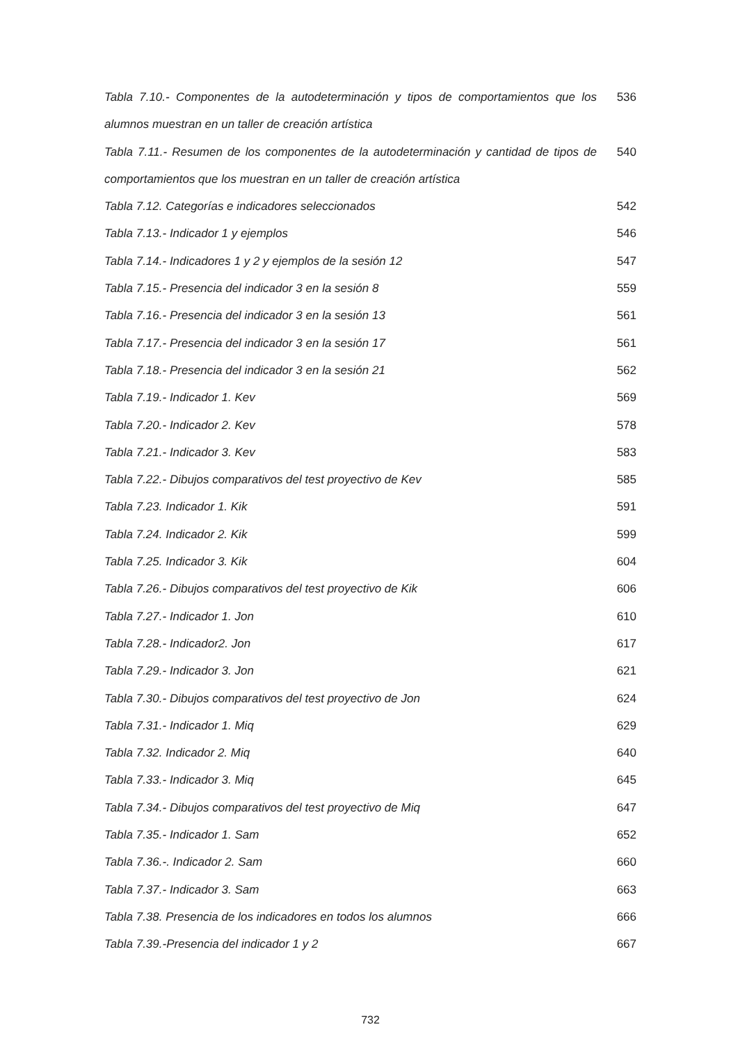| Tabla 7.10.- Componentes de la autodeterminación y tipos de comportamientos que los alumnos muestran en un taller de creación artística | 536 |
| Tabla 7.11.- Resumen de los componentes de la autodeterminación y cantidad de tipos de comportamientos que los muestran en un taller de creación artística | 540 |
| Tabla 7.12. Categorías e indicadores seleccionados | 542 |
| Tabla 7.13.- Indicador 1 y ejemplos | 546 |
| Tabla 7.14.- Indicadores 1 y 2 y ejemplos de la sesión 12 | 547 |
| Tabla 7.15.- Presencia del indicador 3 en la sesión 8 | 559 |
| Tabla 7.16.- Presencia del indicador 3 en la sesión 13 | 561 |
| Tabla 7.17.- Presencia del indicador 3 en la sesión 17 | 561 |
| Tabla 7.18.- Presencia del indicador 3 en la sesión 21 | 562 |
| Tabla 7.19.- Indicador 1. Kev | 569 |
| Tabla 7.20.- Indicador 2. Kev | 578 |
| Tabla 7.21.- Indicador 3. Kev | 583 |
| Tabla 7.22.- Dibujos comparativos del test proyectivo de Kev | 585 |
| Tabla 7.23. Indicador 1. Kik | 591 |
| Tabla 7.24. Indicador 2. Kik | 599 |
| Tabla 7.25. Indicador 3. Kik | 604 |
| Tabla 7.26.- Dibujos comparativos del test proyectivo de Kik | 606 |
| Tabla 7.27.- Indicador 1. Jon | 610 |
| Tabla 7.28.- Indicador2. Jon | 617 |
| Tabla 7.29.- Indicador 3. Jon | 621 |
| Tabla 7.30.- Dibujos comparativos del test proyectivo de Jon | 624 |
| Tabla 7.31.- Indicador 1. Miq | 629 |
| Tabla 7.32. Indicador 2. Miq | 640 |
| Tabla 7.33.- Indicador 3. Miq | 645 |
| Tabla 7.34.- Dibujos comparativos del test proyectivo de Miq | 647 |
| Tabla 7.35.- Indicador 1. Sam | 652 |
| Tabla 7.36.-. Indicador 2. Sam | 660 |
| Tabla 7.37.- Indicador 3. Sam | 663 |
| Tabla 7.38. Presencia de los indicadores en todos los alumnos | 666 |
| Tabla 7.39.-Presencia del indicador 1 y 2 | 667 |
732